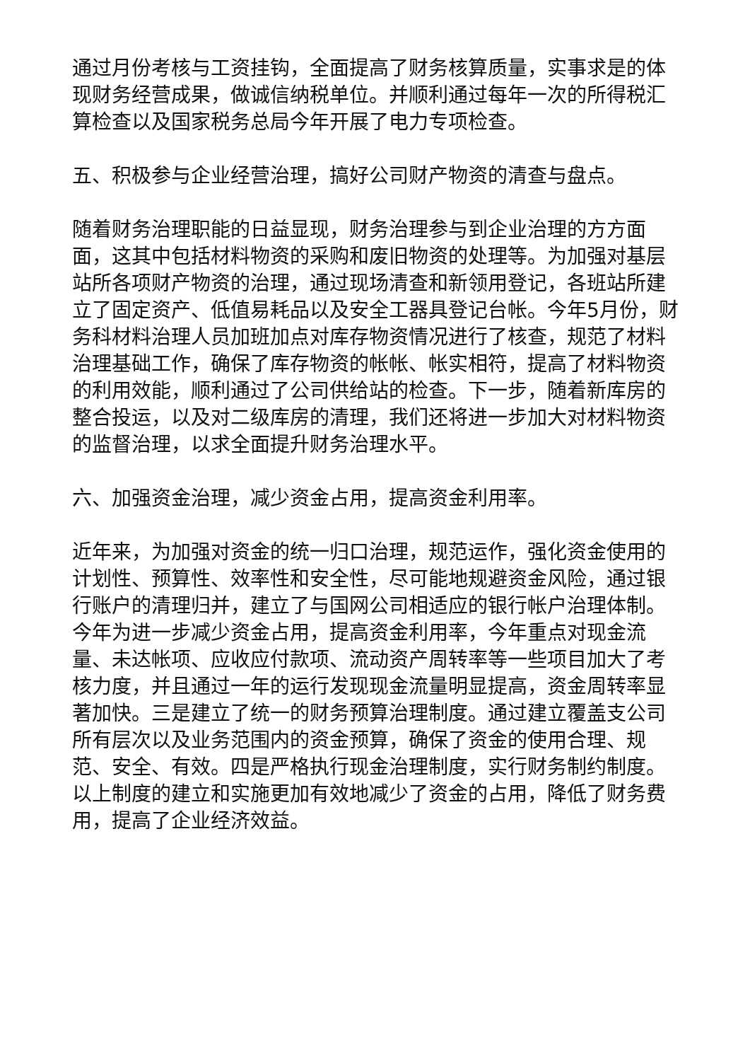通过月份考核与工资挂钩，全面提高了财务核算质量，实事求是的体现财务经营成果，做诚信纳税单位。并顺利通过每年一次的所得税汇算检查以及国家税务总局今年开展了电力专项检查。
五、积极参与企业经营治理，搞好公司财产物资的清查与盘点。
随着财务治理职能的日益显现，财务治理参与到企业治理的方方面面，这其中包括材料物资的采购和废旧物资的处理等。为加强对基层站所各项财产物资的治理，通过现场清查和新领用登记，各班站所建立了固定资产、低值易耗品以及安全工器具登记台帐。今年5月份，财务科材料治理人员加班加点对库存物资情况进行了核查，规范了材料治理基础工作，确保了库存物资的帐帐、帐实相符，提高了材料物资的利用效能，顺利通过了公司供给站的检查。下一步，随着新库房的整合投运，以及对二级库房的清理，我们还将进一步加大对材料物资的监督治理，以求全面提升财务治理水平。
六、加强资金治理，减少资金占用，提高资金利用率。
近年来，为加强对资金的统一归口治理，规范运作，强化资金使用的计划性、预算性、效率性和安全性，尽可能地规避资金风险，通过银行账户的清理归并，建立了与国网公司相适应的银行帐户治理体制。今年为进一步减少资金占用，提高资金利用率，今年重点对现金流量、未达帐项、应收应付款项、流动资产周转率等一些项目加大了考核力度，并且通过一年的运行发现现金流量明显提高，资金周转率显著加快。三是建立了统一的财务预算治理制度。通过建立覆盖支公司所有层次以及业务范围内的资金预算，确保了资金的使用合理、规范、安全、有效。四是严格执行现金治理制度，实行财务制约制度。以上制度的建立和实施更加有效地减少了资金的占用，降低了财务费用，提高了企业经济效益。